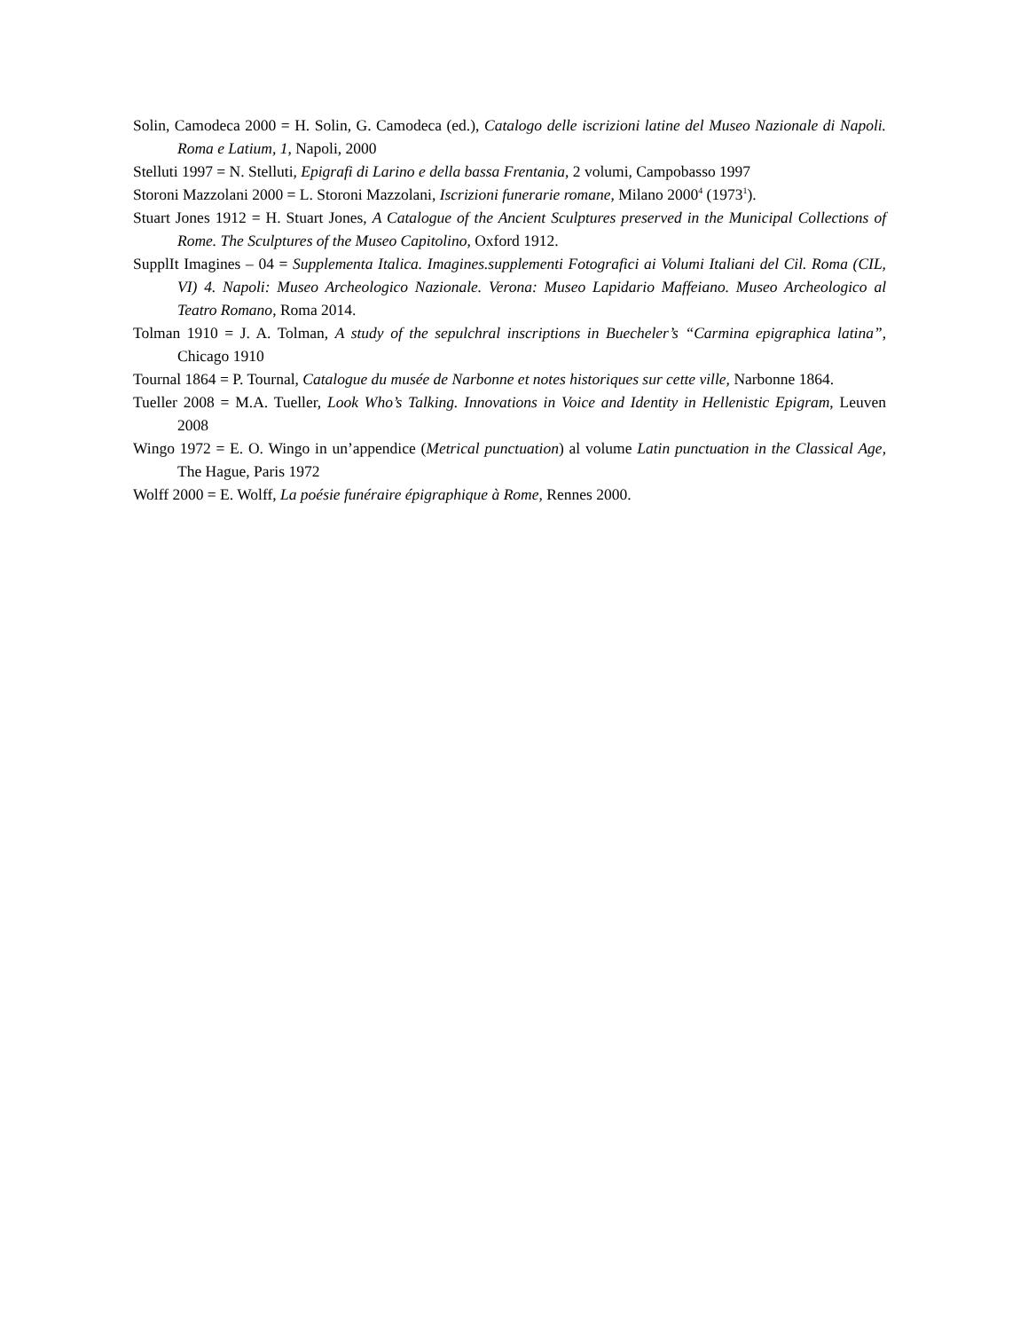Solin, Camodeca 2000 = H. Solin, G. Camodeca (ed.), Catalogo delle iscrizioni latine del Museo Nazionale di Napoli. Roma e Latium, 1, Napoli, 2000
Stelluti 1997 = N. Stelluti, Epigrafi di Larino e della bassa Frentania, 2 volumi, Campobasso 1997
Storoni Mazzolani 2000 = L. Storoni Mazzolani, Iscrizioni funerarie romane, Milano 2000<sup>4</sup> (1973<sup>1</sup>).
Stuart Jones 1912 = H. Stuart Jones, A Catalogue of the Ancient Sculptures preserved in the Municipal Collections of Rome. The Sculptures of the Museo Capitolino, Oxford 1912.
SupplIt Imagines – 04 = Supplementa Italica. Imagines.supplementi Fotografici ai Volumi Italiani del Cil. Roma (CIL, VI) 4. Napoli: Museo Archeologico Nazionale. Verona: Museo Lapidario Maffeiano. Museo Archeologico al Teatro Romano, Roma 2014.
Tolman 1910 = J. A. Tolman, A study of the sepulchral inscriptions in Buecheler’s “Carmina epigraphica latina”, Chicago 1910
Tournal 1864 = P. Tournal, Catalogue du musée de Narbonne et notes historiques sur cette ville, Narbonne 1864.
Tueller 2008 = M.A. Tueller, Look Who’s Talking. Innovations in Voice and Identity in Hellenistic Epigram, Leuven 2008
Wingo 1972 = E. O. Wingo in un’appendice (Metrical punctuation) al volume Latin punctuation in the Classical Age, The Hague, Paris 1972
Wolff 2000 = E. Wolff, La poésie funéraire épigraphique à Rome, Rennes 2000.